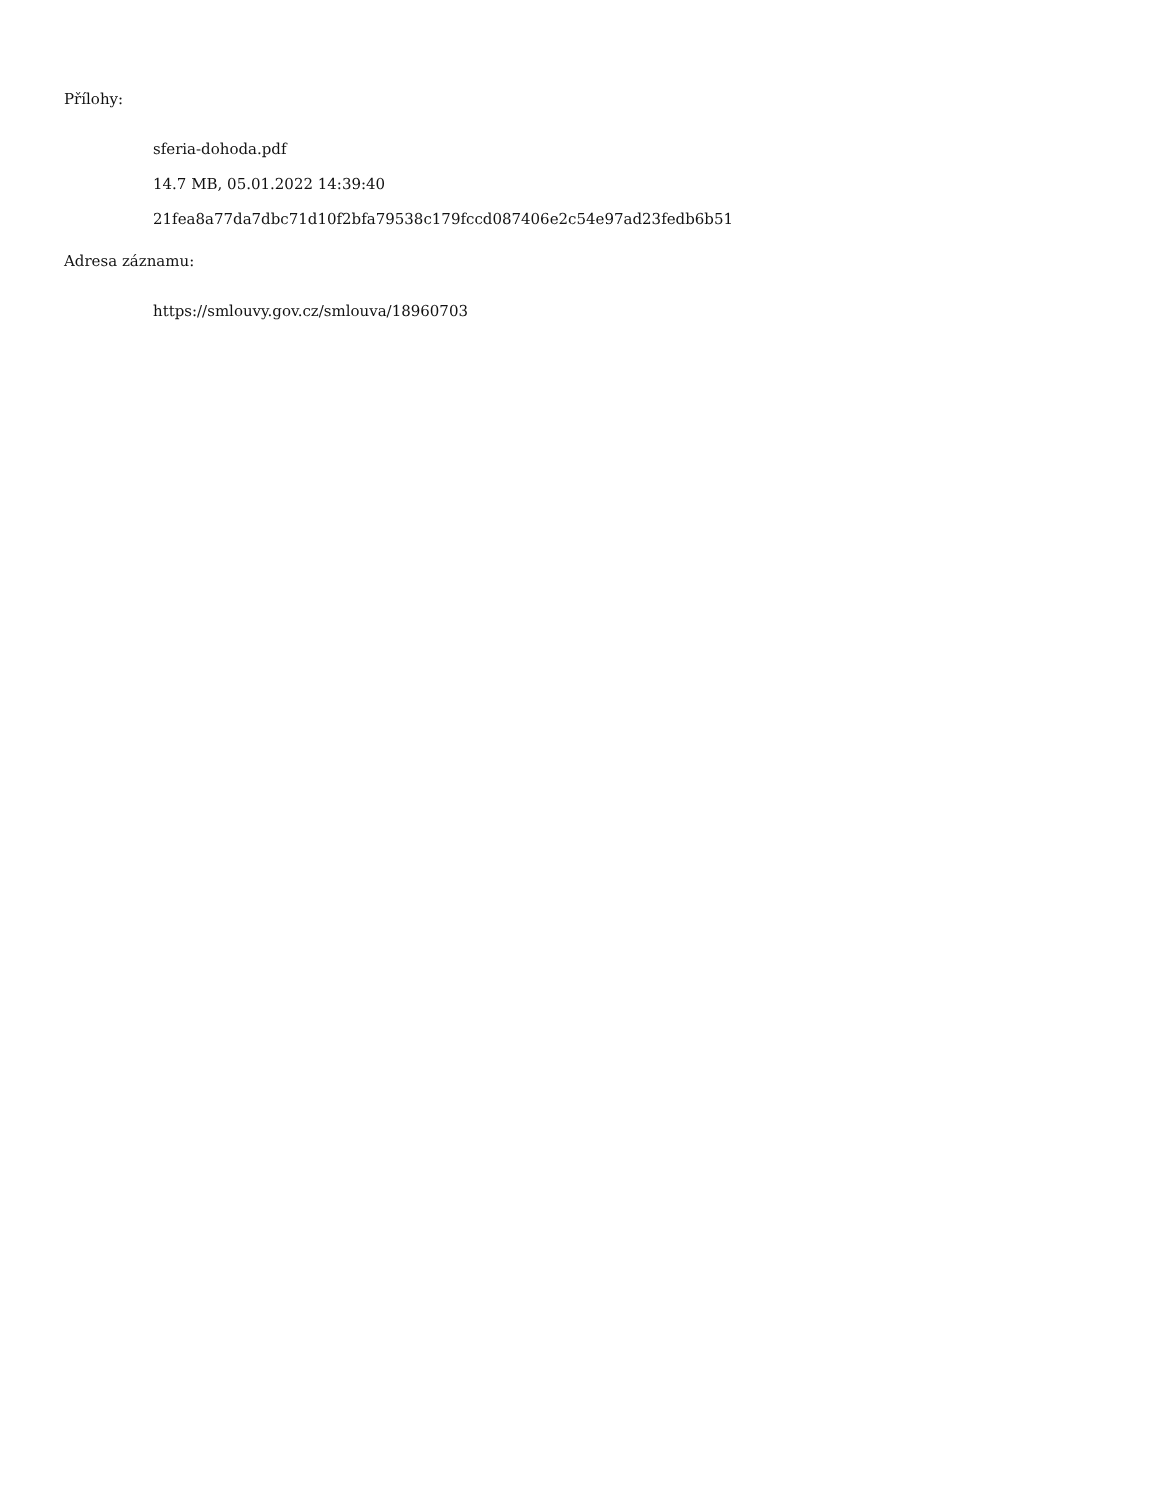Přílohy:
sferia-dohoda.pdf
14.7 MB, 05.01.2022 14:39:40
21fea8a77da7dbc71d10f2bfa79538c179fccd087406e2c54e97ad23fedb6b51
Adresa záznamu:
https://smlouvy.gov.cz/smlouva/18960703